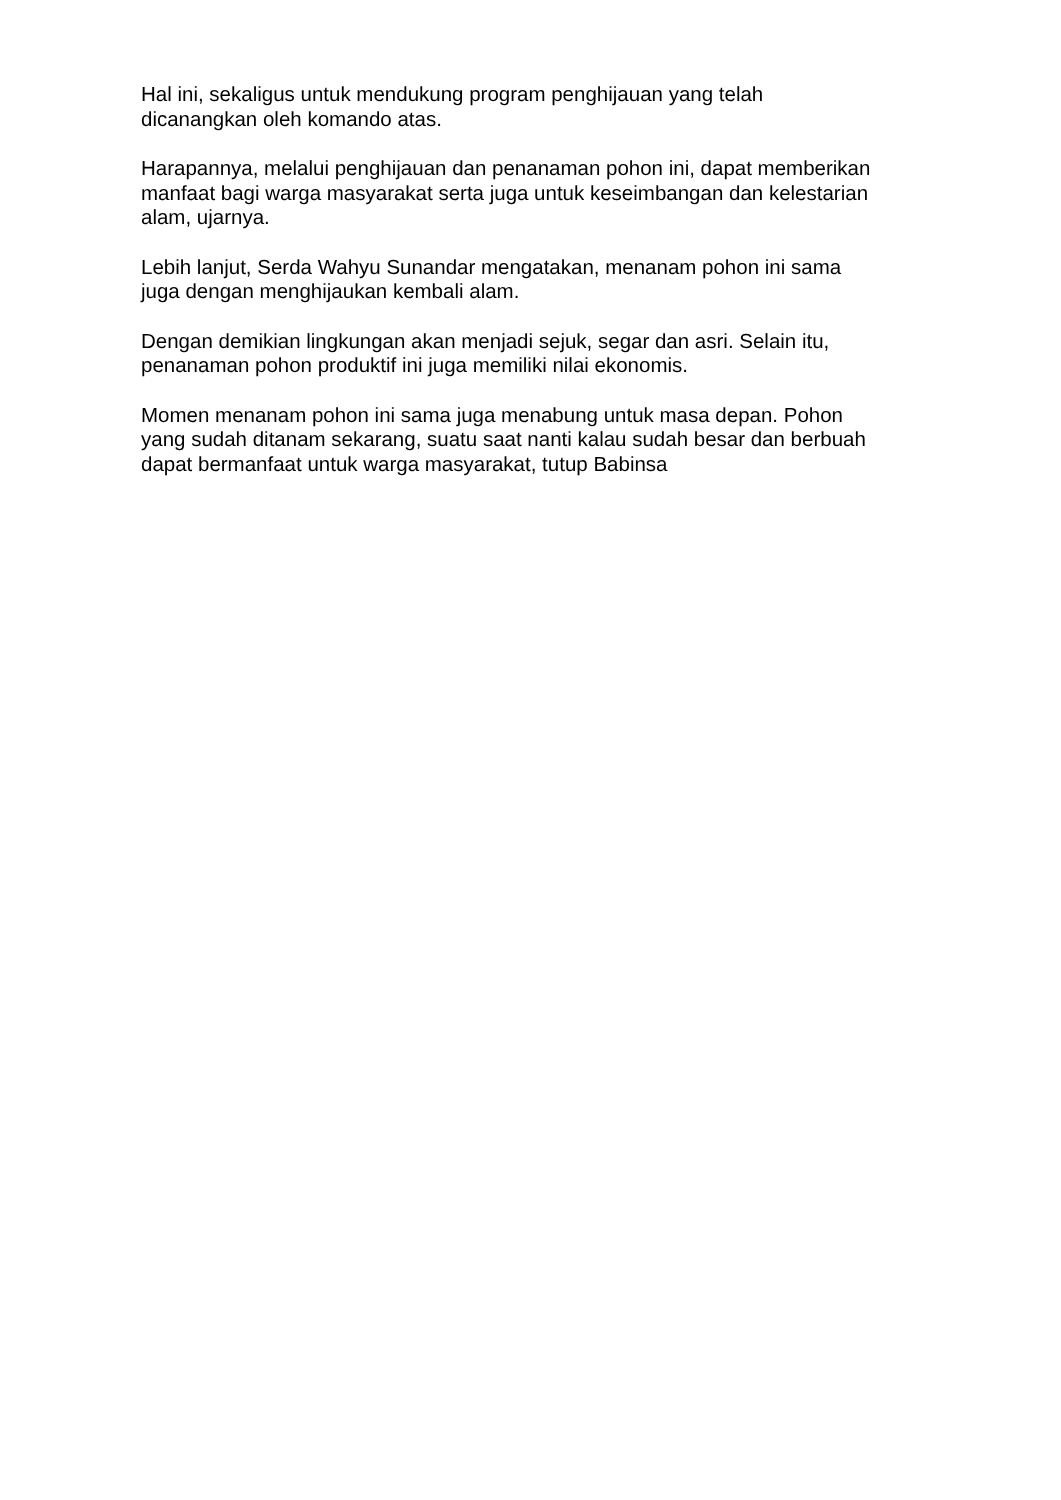Hal ini, sekaligus untuk mendukung program penghijauan yang telah
dicanangkan oleh komando atas.
Harapannya, melalui penghijauan dan penanaman pohon ini, dapat memberikan
manfaat bagi warga masyarakat serta juga untuk keseimbangan dan kelestarian
alam, ujarnya.
Lebih lanjut, Serda Wahyu Sunandar mengatakan, menanam pohon ini sama
juga dengan menghijaukan kembali alam.
Dengan demikian lingkungan akan menjadi sejuk, segar dan asri. Selain itu,
penanaman pohon produktif ini juga memiliki nilai ekonomis.
Momen menanam pohon ini sama juga menabung untuk masa depan. Pohon
yang sudah ditanam sekarang, suatu saat nanti kalau sudah besar dan berbuah
dapat bermanfaat untuk warga masyarakat, tutup Babinsa